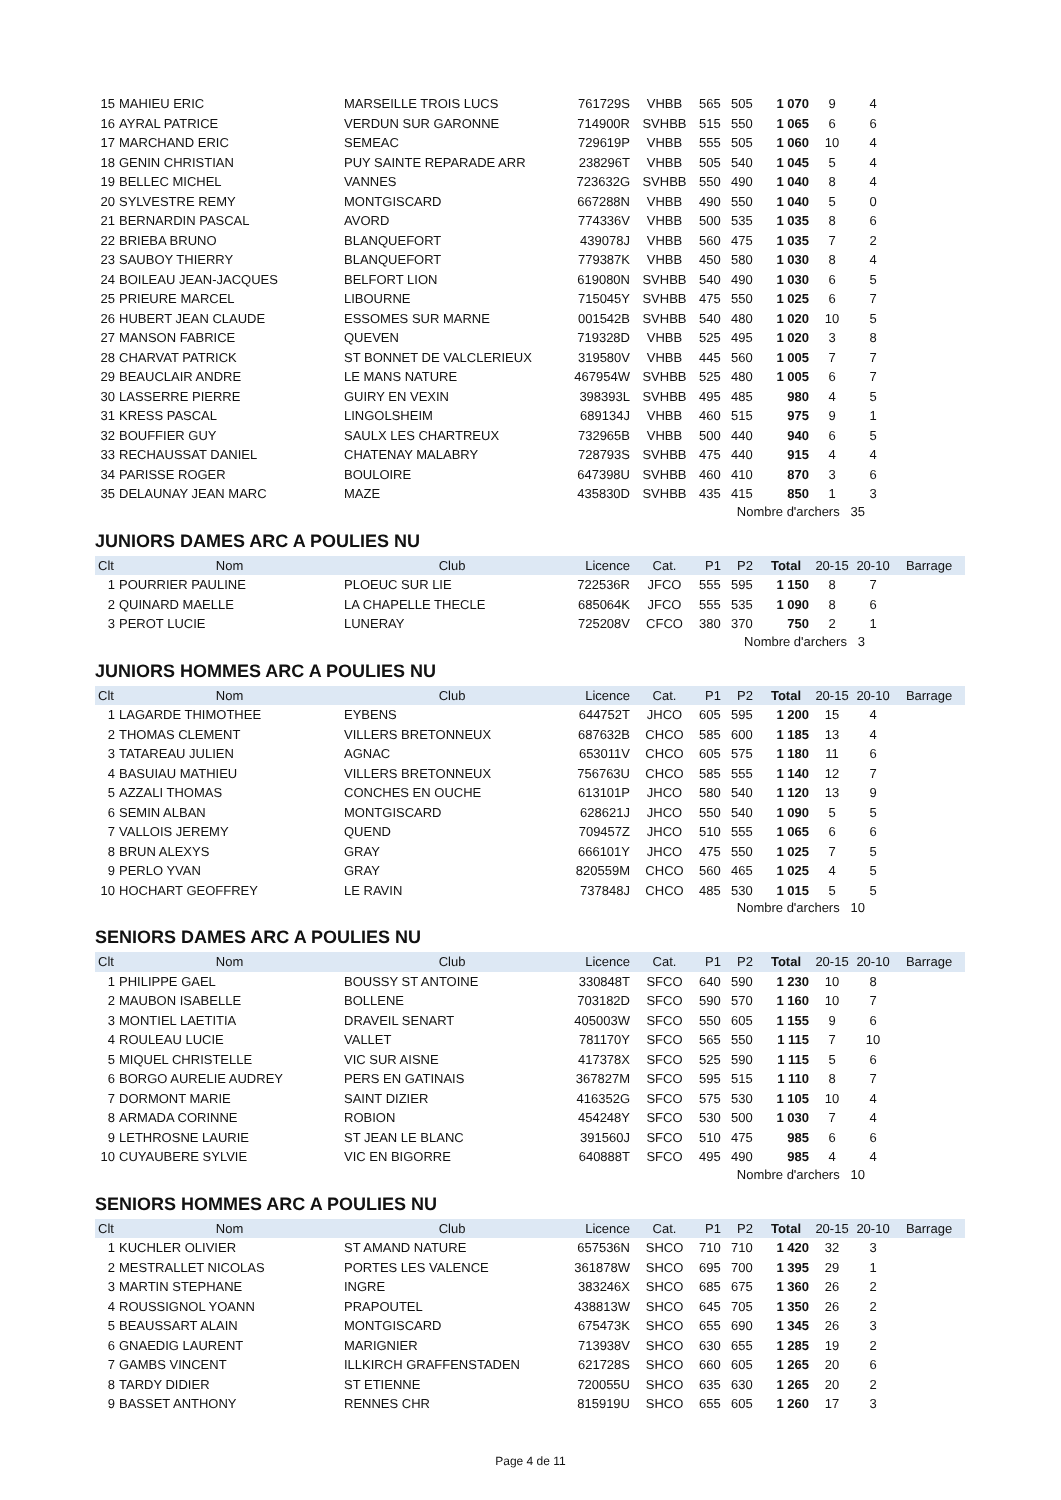| 15 | MAHIEU ERIC | MARSEILLE TROIS LUCS | 761729S | VHBB | 565 | 505 | 1 070 | 9 | 4 | |
| 16 | AYRAL PATRICE | VERDUN SUR GARONNE | 714900R | SVHBB | 515 | 550 | 1 065 | 6 | 6 | |
| 17 | MARCHAND ERIC | SEMEAC | 729619P | VHBB | 555 | 505 | 1 060 | 10 | 4 | |
| 18 | GENIN CHRISTIAN | PUY SAINTE REPARADE ARR | 238296T | VHBB | 505 | 540 | 1 045 | 5 | 4 | |
| 19 | BELLEC MICHEL | VANNES | 723632G | SVHBB | 550 | 490 | 1 040 | 8 | 4 | |
| 20 | SYLVESTRE REMY | MONTGISCARD | 667288N | VHBB | 490 | 550 | 1 040 | 5 | 0 | |
| 21 | BERNARDIN PASCAL | AVORD | 774336V | VHBB | 500 | 535 | 1 035 | 8 | 6 | |
| 22 | BRIEBA BRUNO | BLANQUEFORT | 439078J | VHBB | 560 | 475 | 1 035 | 7 | 2 | |
| 23 | SAUBOY THIERRY | BLANQUEFORT | 779387K | VHBB | 450 | 580 | 1 030 | 8 | 4 | |
| 24 | BOILEAU JEAN-JACQUES | BELFORT LION | 619080N | SVHBB | 540 | 490 | 1 030 | 6 | 5 | |
| 25 | PRIEURE MARCEL | LIBOURNE | 715045Y | SVHBB | 475 | 550 | 1 025 | 6 | 7 | |
| 26 | HUBERT JEAN CLAUDE | ESSOMES SUR MARNE | 001542B | SVHBB | 540 | 480 | 1 020 | 10 | 5 | |
| 27 | MANSON FABRICE | QUEVEN | 719328D | VHBB | 525 | 495 | 1 020 | 3 | 8 | |
| 28 | CHARVAT PATRICK | ST BONNET DE VALCLERIEUX | 319580V | VHBB | 445 | 560 | 1 005 | 7 | 7 | |
| 29 | BEAUCLAIR ANDRE | LE MANS NATURE | 467954W | SVHBB | 525 | 480 | 1 005 | 6 | 7 | |
| 30 | LASSERRE PIERRE | GUIRY EN VEXIN | 398393L | SVHBB | 495 | 485 | 980 | 4 | 5 | |
| 31 | KRESS PASCAL | LINGOLSHEIM | 689134J | VHBB | 460 | 515 | 975 | 9 | 1 | |
| 32 | BOUFFIER GUY | SAULX LES CHARTREUX | 732965B | VHBB | 500 | 440 | 940 | 6 | 5 | |
| 33 | RECHAUSSAT DANIEL | CHATENAY MALABRY | 728793S | SVHBB | 475 | 440 | 915 | 4 | 4 | |
| 34 | PARISSE ROGER | BOULOIRE | 647398U | SVHBB | 460 | 410 | 870 | 3 | 6 | |
| 35 | DELAUNAY JEAN MARC | MAZE | 435830D | SVHBB | 435 | 415 | 850 | 1 | 3 | |
Nombre d'archers 35
JUNIORS DAMES ARC A POULIES NU
| Clt | Nom | Club | Licence | Cat. | P1 | P2 | Total | 20-15 | 20-10 | Barrage |
| --- | --- | --- | --- | --- | --- | --- | --- | --- | --- | --- |
| 1 | POURRIER PAULINE | PLOEUC SUR LIE | 722536R | JFCO | 555 | 595 | 1 150 | 8 | 7 | |
| 2 | QUINARD MAELLE | LA CHAPELLE THECLE | 685064K | JFCO | 555 | 535 | 1 090 | 8 | 6 | |
| 3 | PEROT LUCIE | LUNERAY | 725208V | CFCO | 380 | 370 | 750 | 2 | 1 | |
Nombre d'archers 3
JUNIORS HOMMES ARC A POULIES NU
| Clt | Nom | Club | Licence | Cat. | P1 | P2 | Total | 20-15 | 20-10 | Barrage |
| --- | --- | --- | --- | --- | --- | --- | --- | --- | --- | --- |
| 1 | LAGARDE THIMOTHEE | EYBENS | 644752T | JHCO | 605 | 595 | 1 200 | 15 | 4 | |
| 2 | THOMAS CLEMENT | VILLERS BRETONNEUX | 687632B | CHCO | 585 | 600 | 1 185 | 13 | 4 | |
| 3 | TATAREAU JULIEN | AGNAC | 653011V | CHCO | 605 | 575 | 1 180 | 11 | 6 | |
| 4 | BASUIAU MATHIEU | VILLERS BRETONNEUX | 756763U | CHCO | 585 | 555 | 1 140 | 12 | 7 | |
| 5 | AZZALI THOMAS | CONCHES EN OUCHE | 613101P | JHCO | 580 | 540 | 1 120 | 13 | 9 | |
| 6 | SEMIN ALBAN | MONTGISCARD | 628621J | JHCO | 550 | 540 | 1 090 | 5 | 5 | |
| 7 | VALLOIS JEREMY | QUEND | 709457Z | JHCO | 510 | 555 | 1 065 | 6 | 6 | |
| 8 | BRUN ALEXYS | GRAY | 666101Y | JHCO | 475 | 550 | 1 025 | 7 | 5 | |
| 9 | PERLO YVAN | GRAY | 820559M | CHCO | 560 | 465 | 1 025 | 4 | 5 | |
| 10 | HOCHART GEOFFREY | LE RAVIN | 737848J | CHCO | 485 | 530 | 1 015 | 5 | 5 | |
Nombre d'archers 10
SENIORS DAMES ARC A POULIES NU
| Clt | Nom | Club | Licence | Cat. | P1 | P2 | Total | 20-15 | 20-10 | Barrage |
| --- | --- | --- | --- | --- | --- | --- | --- | --- | --- | --- |
| 1 | PHILIPPE GAEL | BOUSSY ST ANTOINE | 330848T | SFCO | 640 | 590 | 1 230 | 10 | 8 | |
| 2 | MAUBON ISABELLE | BOLLENE | 703182D | SFCO | 590 | 570 | 1 160 | 10 | 7 | |
| 3 | MONTIEL LAETITIA | DRAVEIL SENART | 405003W | SFCO | 550 | 605 | 1 155 | 9 | 6 | |
| 4 | ROULEAU LUCIE | VALLET | 781170Y | SFCO | 565 | 550 | 1 115 | 7 | 10 | |
| 5 | MIQUEL CHRISTELLE | VIC SUR AISNE | 417378X | SFCO | 525 | 590 | 1 115 | 5 | 6 | |
| 6 | BORGO AURELIE AUDREY | PERS EN GATINAIS | 367827M | SFCO | 595 | 515 | 1 110 | 8 | 7 | |
| 7 | DORMONT MARIE | SAINT DIZIER | 416352G | SFCO | 575 | 530 | 1 105 | 10 | 4 | |
| 8 | ARMADA CORINNE | ROBION | 454248Y | SFCO | 530 | 500 | 1 030 | 7 | 4 | |
| 9 | LETHROSNE LAURIE | ST JEAN LE BLANC | 391560J | SFCO | 510 | 475 | 985 | 6 | 6 | |
| 10 | CUYAUBERE SYLVIE | VIC EN BIGORRE | 640888T | SFCO | 495 | 490 | 985 | 4 | 4 | |
Nombre d'archers 10
SENIORS HOMMES ARC A POULIES NU
| Clt | Nom | Club | Licence | Cat. | P1 | P2 | Total | 20-15 | 20-10 | Barrage |
| --- | --- | --- | --- | --- | --- | --- | --- | --- | --- | --- |
| 1 | KUCHLER OLIVIER | ST AMAND NATURE | 657536N | SHCO | 710 | 710 | 1 420 | 32 | 3 | |
| 2 | MESTRALLET NICOLAS | PORTES LES VALENCE | 361878W | SHCO | 695 | 700 | 1 395 | 29 | 1 | |
| 3 | MARTIN STEPHANE | INGRE | 383246X | SHCO | 685 | 675 | 1 360 | 26 | 2 | |
| 4 | ROUSSIGNOL YOANN | PRAPOUTEL | 438813W | SHCO | 645 | 705 | 1 350 | 26 | 2 | |
| 5 | BEAUSSART ALAIN | MONTGISCARD | 675473K | SHCO | 655 | 690 | 1 345 | 26 | 3 | |
| 6 | GNAEDIG LAURENT | MARIGNIER | 713938V | SHCO | 630 | 655 | 1 285 | 19 | 2 | |
| 7 | GAMBS VINCENT | ILLKIRCH GRAFFENSTADEN | 621728S | SHCO | 660 | 605 | 1 265 | 20 | 6 | |
| 8 | TARDY DIDIER | ST ETIENNE | 720055U | SHCO | 635 | 630 | 1 265 | 20 | 2 | |
| 9 | BASSET ANTHONY | RENNES CHR | 815919U | SHCO | 655 | 605 | 1 260 | 17 | 3 | |
Page 4 de 11